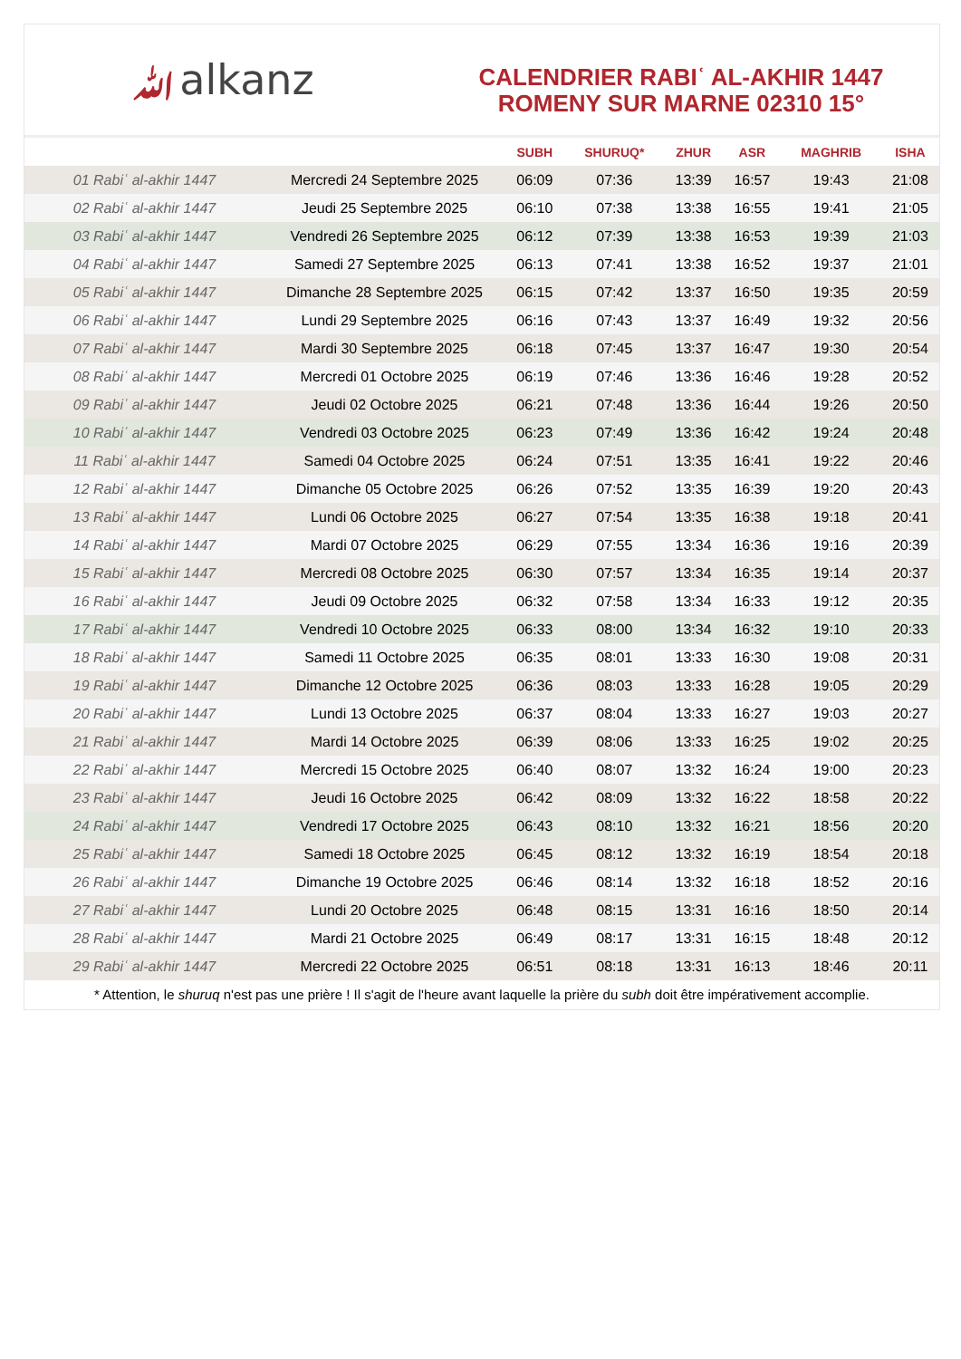ﷲalkanz
CALENDRIER RABIʿ AL-AKHIR 1447
ROMENY SUR MARNE 02310 15°
| | | SUBH | SHURUQ* | ZHUR | ASR | MAGHRIB | ISHA |
| --- | --- | --- | --- | --- | --- | --- | --- |
| 01 Rabiʿ al-akhir 1447 | Mercredi 24 Septembre 2025 | 06:09 | 07:36 | 13:39 | 16:57 | 19:43 | 21:08 |
| 02 Rabiʿ al-akhir 1447 | Jeudi 25 Septembre 2025 | 06:10 | 07:38 | 13:38 | 16:55 | 19:41 | 21:05 |
| 03 Rabiʿ al-akhir 1447 | Vendredi 26 Septembre 2025 | 06:12 | 07:39 | 13:38 | 16:53 | 19:39 | 21:03 |
| 04 Rabiʿ al-akhir 1447 | Samedi 27 Septembre 2025 | 06:13 | 07:41 | 13:38 | 16:52 | 19:37 | 21:01 |
| 05 Rabiʿ al-akhir 1447 | Dimanche 28 Septembre 2025 | 06:15 | 07:42 | 13:37 | 16:50 | 19:35 | 20:59 |
| 06 Rabiʿ al-akhir 1447 | Lundi 29 Septembre 2025 | 06:16 | 07:43 | 13:37 | 16:49 | 19:32 | 20:56 |
| 07 Rabiʿ al-akhir 1447 | Mardi 30 Septembre 2025 | 06:18 | 07:45 | 13:37 | 16:47 | 19:30 | 20:54 |
| 08 Rabiʿ al-akhir 1447 | Mercredi 01 Octobre 2025 | 06:19 | 07:46 | 13:36 | 16:46 | 19:28 | 20:52 |
| 09 Rabiʿ al-akhir 1447 | Jeudi 02 Octobre 2025 | 06:21 | 07:48 | 13:36 | 16:44 | 19:26 | 20:50 |
| 10 Rabiʿ al-akhir 1447 | Vendredi 03 Octobre 2025 | 06:23 | 07:49 | 13:36 | 16:42 | 19:24 | 20:48 |
| 11 Rabiʿ al-akhir 1447 | Samedi 04 Octobre 2025 | 06:24 | 07:51 | 13:35 | 16:41 | 19:22 | 20:46 |
| 12 Rabiʿ al-akhir 1447 | Dimanche 05 Octobre 2025 | 06:26 | 07:52 | 13:35 | 16:39 | 19:20 | 20:43 |
| 13 Rabiʿ al-akhir 1447 | Lundi 06 Octobre 2025 | 06:27 | 07:54 | 13:35 | 16:38 | 19:18 | 20:41 |
| 14 Rabiʿ al-akhir 1447 | Mardi 07 Octobre 2025 | 06:29 | 07:55 | 13:34 | 16:36 | 19:16 | 20:39 |
| 15 Rabiʿ al-akhir 1447 | Mercredi 08 Octobre 2025 | 06:30 | 07:57 | 13:34 | 16:35 | 19:14 | 20:37 |
| 16 Rabiʿ al-akhir 1447 | Jeudi 09 Octobre 2025 | 06:32 | 07:58 | 13:34 | 16:33 | 19:12 | 20:35 |
| 17 Rabiʿ al-akhir 1447 | Vendredi 10 Octobre 2025 | 06:33 | 08:00 | 13:34 | 16:32 | 19:10 | 20:33 |
| 18 Rabiʿ al-akhir 1447 | Samedi 11 Octobre 2025 | 06:35 | 08:01 | 13:33 | 16:30 | 19:08 | 20:31 |
| 19 Rabiʿ al-akhir 1447 | Dimanche 12 Octobre 2025 | 06:36 | 08:03 | 13:33 | 16:28 | 19:05 | 20:29 |
| 20 Rabiʿ al-akhir 1447 | Lundi 13 Octobre 2025 | 06:37 | 08:04 | 13:33 | 16:27 | 19:03 | 20:27 |
| 21 Rabiʿ al-akhir 1447 | Mardi 14 Octobre 2025 | 06:39 | 08:06 | 13:33 | 16:25 | 19:02 | 20:25 |
| 22 Rabiʿ al-akhir 1447 | Mercredi 15 Octobre 2025 | 06:40 | 08:07 | 13:32 | 16:24 | 19:00 | 20:23 |
| 23 Rabiʿ al-akhir 1447 | Jeudi 16 Octobre 2025 | 06:42 | 08:09 | 13:32 | 16:22 | 18:58 | 20:22 |
| 24 Rabiʿ al-akhir 1447 | Vendredi 17 Octobre 2025 | 06:43 | 08:10 | 13:32 | 16:21 | 18:56 | 20:20 |
| 25 Rabiʿ al-akhir 1447 | Samedi 18 Octobre 2025 | 06:45 | 08:12 | 13:32 | 16:19 | 18:54 | 20:18 |
| 26 Rabiʿ al-akhir 1447 | Dimanche 19 Octobre 2025 | 06:46 | 08:14 | 13:32 | 16:18 | 18:52 | 20:16 |
| 27 Rabiʿ al-akhir 1447 | Lundi 20 Octobre 2025 | 06:48 | 08:15 | 13:31 | 16:16 | 18:50 | 20:14 |
| 28 Rabiʿ al-akhir 1447 | Mardi 21 Octobre 2025 | 06:49 | 08:17 | 13:31 | 16:15 | 18:48 | 20:12 |
| 29 Rabiʿ al-akhir 1447 | Mercredi 22 Octobre 2025 | 06:51 | 08:18 | 13:31 | 16:13 | 18:46 | 20:11 |
* Attention, le shuruq n'est pas une prière ! Il s'agit de l'heure avant laquelle la prière du subh doit être impérativement accomplie.